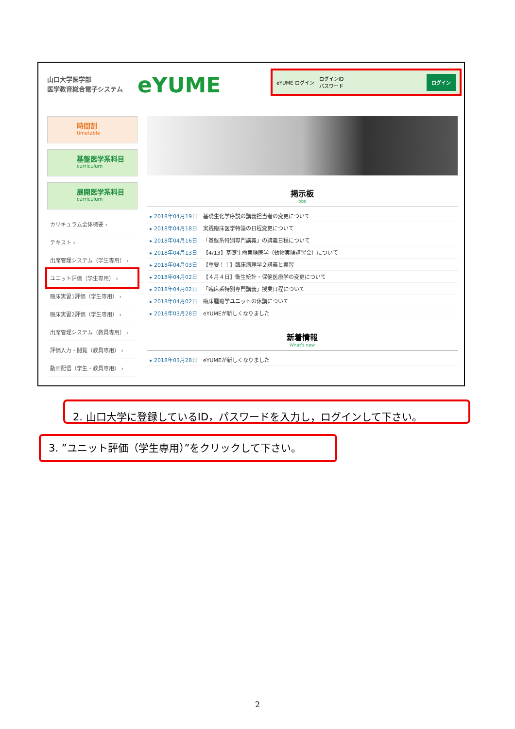山口大学医学部
医学教育総合電子システム
eYUME
eYUME ログイン ログインID
パスワード ログイン
時間割
timetable
基盤医学系科目
curriculum
展開医学系科目
curriculum
カリキュラム全体概要 ›
テキスト ›
出席管理システム（学生専用） ›
ユニット評価（学生専用） ›
臨床実習1評価（学生専用） ›
臨床実習2評価（学生専用） ›
出席管理システム（教員専用） ›
評価入力・閲覧（教員専用） ›
動画配信（学生・教員専用） ›
掲示板
bbs
▸ 2018年04月19日 基礎生化学序説の講義担当者の変更について
▸ 2018年04月18日 実践臨床医学特論の日程変更について
▸ 2018年04月16日 「基盤系特別専門講義」の講義日程について
▸ 2018年04月13日 【4/13】基礎生命実験医学（動物実験講習会）について
▸ 2018年04月03日 【重要！！】臨床病理学２講義と実習
▸ 2018年04月02日 【４月４日】衛生統計・保健医療学の変更について
▸ 2018年04月02日 「臨床系特別専門講義」授業日程について
▸ 2018年04月02日 臨床腫瘍学ユニットの休講について
▸ 2018年03月28日 eYUMEが新しくなりました
新着情報
What's new
▸ 2018年03月28日 eYUMEが新しくなりました
2. 山口大学に登録しているID，パスワードを入力し，ログインして下さい。
3. ”ユニット評価（学生専用）”をクリックして下さい。
2